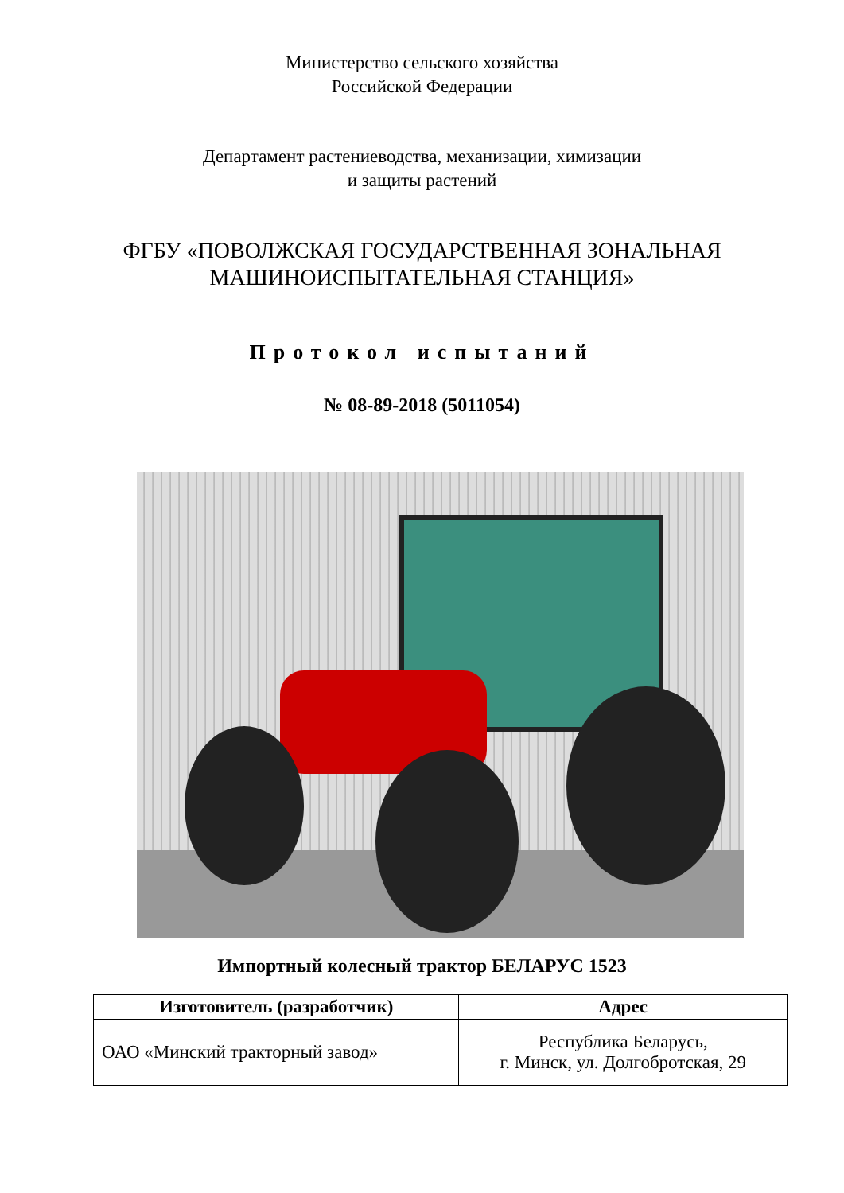Министерство сельского хозяйства
Российской Федерации
Департамент растениеводства, механизации, химизации
и защиты растений
ФГБУ «ПОВОЛЖСКАЯ ГОСУДАРСТВЕННАЯ ЗОНАЛЬНАЯ
МАШИНОИСПЫТАТЕЛЬНАЯ СТАНЦИЯ»
Протокол испытаний
№ 08-89-2018 (5011054)
Импортный колесный трактор БЕЛАРУС 1523
| Изготовитель (разработчик) | Адрес |
| --- | --- |
| ОАО «Минский тракторный завод» | Республика Беларусь, г. Минск, ул. Долгобротская, 29 |